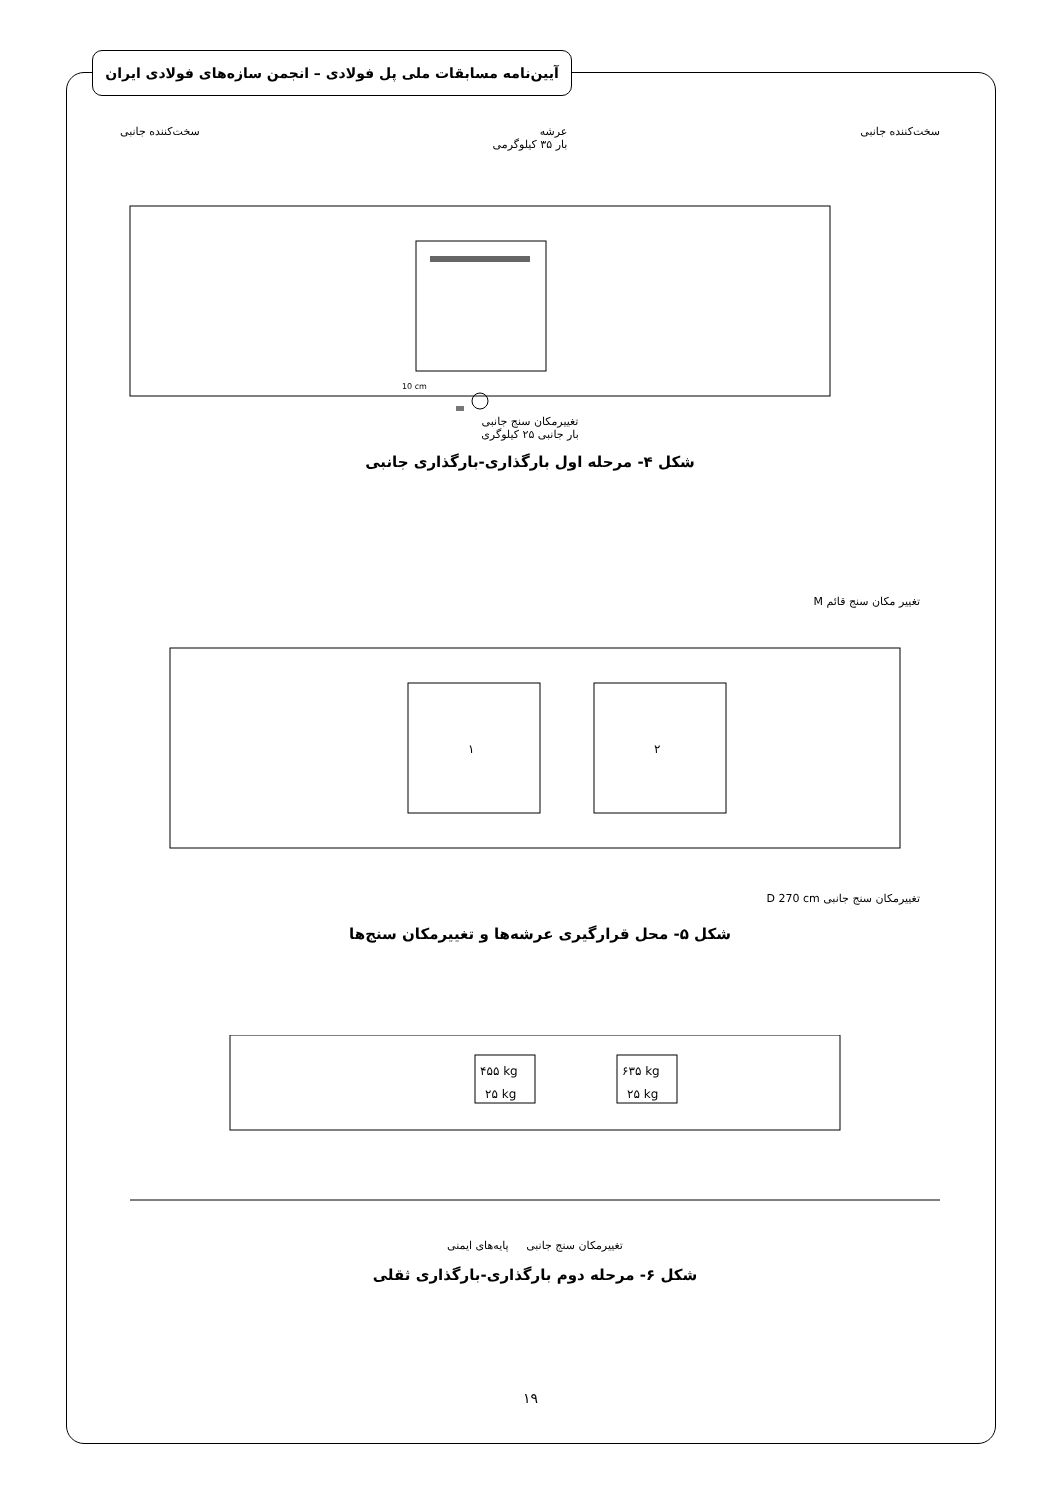آیین‌نامه مسابقات ملی پل فولادی – انجمن سازه‌های فولادی ایران
سخت‌کننده جانبی عرشه
بار ۳۵ کیلوگرمی سخت‌کننده جانبی
10 cm
تغییرمکان سنج جانبی
بار جانبی ۲۵ کیلوگری
شکل ۴- مرحله اول بارگذاری-بارگذاری جانبی
تغییر مکان سنج قائم M
۱
۲
تغییرمکان سنج جانبی D 270 cm
شکل ۵- محل قرارگیری عرشه‌ها و تغییرمکان سنج‌ها
۴۵۵ kg
۲۵ kg
۶۳۵ kg
۲۵ kg
تغییرمکان سنج جانبی پایه‌های ایمنی
شکل ۶- مرحله دوم بارگذاری-بارگذاری ثقلی
۱۹